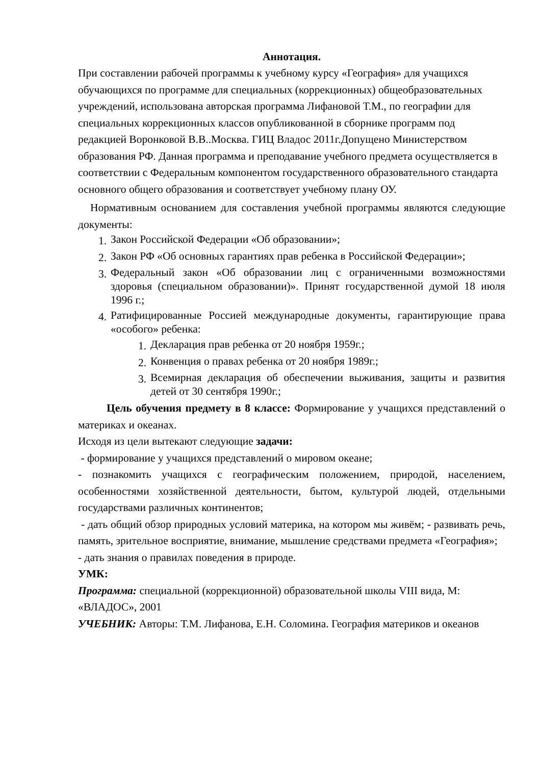Аннотация.
При составлении рабочей программы к учебному курсу «География» для учащихся обучающихся по программе для специальных (коррекционных) общеобразовательных учреждений, использована авторская программа Лифановой Т.М., по географии для специальных коррекционных классов опубликованной в сборнике программ под редакцией Воронковой В.В..Москва. ГИЦ Владос 2011г.Допущено Министерством образования РФ. Данная программа и преподавание учебного предмета осуществляется в соответствии с Федеральным компонентом государственного образовательного стандарта основного общего образования и соответствует учебному плану ОУ.
Нормативным основанием для составления учебной программы являются следующие документы:
1. Закон Российской Федерации «Об образовании»;
2. Закон РФ «Об основных гарантиях прав ребенка в Российской Федерации»;
3. Федеральный закон «Об образовании лиц с ограниченными возможностями здоровья (специальном образовании)». Принят государственной думой 18 июля 1996 г.;
4. Ратифицированные Россией международные документы, гарантирующие права «особого» ребенка:
1. Декларация прав ребенка от 20 ноября 1959г.;
2. Конвенция о правах ребенка от 20 ноября 1989г.;
3. Всемирная декларация об обеспечении выживания, защиты и развития детей от 30 сентября 1990г.;
Цель обучения предмету в 8 классе: Формирование у учащихся представлений о материках и океанах.
Исходя из цели вытекают следующие задачи:
- формирование у учащихся представлений о мировом океане;
- познакомить учащихся с географическим положением, природой, населением, особенностями хозяйственной деятельности, бытом, культурой людей, отдельными государствами различных континентов;
- дать общий обзор природных условий материка, на котором мы живём; - развивать речь, память, зрительное восприятие, внимание, мышление средствами предмета «География»;
- дать знания о правилах поведения в природе.
УМК:
Программа: специальной (коррекционной) образовательной школы VIII вида, М: «ВЛАДОС», 2001
УЧЕБНИК: Авторы: Т.М. Лифанова, Е.Н. Соломина. География материков и океанов